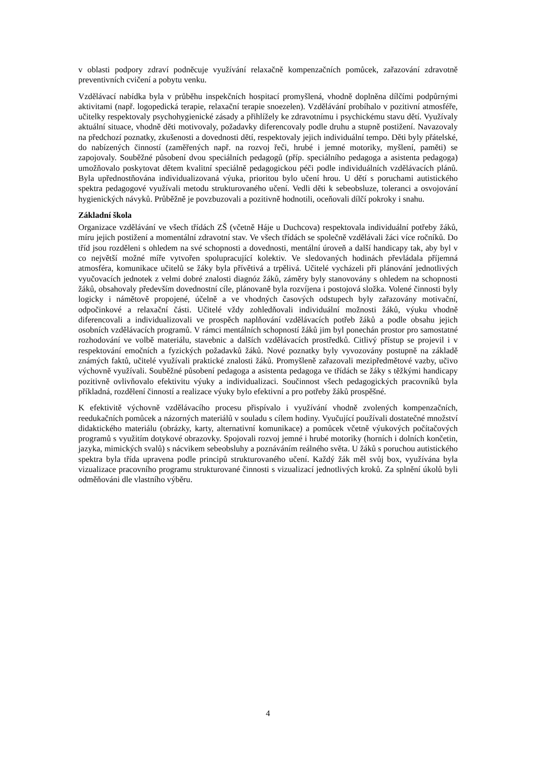v oblasti podpory zdraví podněcuje využívání relaxačně kompenzačních pomůcek, zařazování zdravotně preventivních cvičení a pobytu venku.
Vzdělávací nabídka byla v průběhu inspekčních hospitací promyšlená, vhodně doplněna dílčími podpůrnými aktivitami (např. logopedická terapie, relaxační terapie snoezelen). Vzdělávání probíhalo v pozitivní atmosféře, učitelky respektovaly psychohygienické zásady a přihlížely ke zdravotnímu i psychickému stavu dětí. Využívaly aktuální situace, vhodně děti motivovaly, požadavky diferencovaly podle druhu a stupně postižení. Navazovaly na předchozí poznatky, zkušenosti a dovednosti dětí, respektovaly jejich individuální tempo. Děti byly přátelské, do nabízených činností (zaměřených např. na rozvoj řeči, hrubé i jemné motoriky, myšlení, paměti) se zapojovaly. Souběžné působení dvou speciálních pedagogů (příp. speciálního pedagoga a asistenta pedagoga) umožňovalo poskytovat dětem kvalitní speciálně pedagogickou péči podle individuálních vzdělávacích plánů. Byla upřednostňována individualizovaná výuka, prioritou bylo učení hrou. U dětí s poruchami autistického spektra pedagogové využívali metodu strukturovaného učení. Vedli děti k sebeobsluze, toleranci a osvojování hygienických návyků. Průběžně je povzbuzovali a pozitivně hodnotili, oceňovali dílčí pokroky i snahu.
Základní škola
Organizace vzdělávání ve všech třídách ZŠ (včetně Háje u Duchcova) respektovala individuální potřeby žáků, míru jejich postižení a momentální zdravotní stav. Ve všech třídách se společně vzdělávali žáci více ročníků. Do tříd jsou rozděleni s ohledem na své schopnosti a dovednosti, mentální úroveň a další handicapy tak, aby byl v co největší možné míře vytvořen spolupracující kolektiv. Ve sledovaných hodinách převládala příjemná atmosféra, komunikace učitelů se žáky byla přívětivá a trpělivá. Učitelé vycházeli při plánování jednotlivých vyučovacích jednotek z velmi dobré znalosti diagnóz žáků, záměry byly stanovovány s ohledem na schopnosti žáků, obsahovaly především dovednostní cíle, plánovaně byla rozvíjena i postojová složka. Volené činnosti byly logicky i námětově propojené, účelně a ve vhodných časových odstupech byly zařazovány motivační, odpočinkové a relaxační části. Učitelé vždy zohledňovali individuální možnosti žáků, výuku vhodně diferencovali a individualizovali ve prospěch naplňování vzdělávacích potřeb žáků a podle obsahu jejich osobních vzdělávacích programů. V rámci mentálních schopností žáků jim byl ponechán prostor pro samostatné rozhodování ve volbě materiálu, stavebnic a dalších vzdělávacích prostředků. Citlivý přístup se projevil i v respektování emočních a fyzických požadavků žáků. Nové poznatky byly vyvozovány postupně na základě známých faktů, učitelé využívali praktické znalosti žáků. Promyšleně zařazovali mezipředmětové vazby, učivo výchovně využívali. Souběžné působení pedagoga a asistenta pedagoga ve třídách se žáky s těžkými handicapy pozitivně ovlivňovalo efektivitu výuky a individualizaci. Součinnost všech pedagogických pracovníků byla příkladná, rozdělení činností a realizace výuky bylo efektivní a pro potřeby žáků prospěšné.
K efektivitě výchovně vzdělávacího procesu přispívalo i využívání vhodně zvolených kompenzačních, reedukačních pomůcek a názorných materiálů v souladu s cílem hodiny. Vyučující používali dostatečné množství didaktického materiálu (obrázky, karty, alternativní komunikace) a pomůcek včetně výukových počítačových programů s využitím dotykové obrazovky. Spojovali rozvoj jemné i hrubé motoriky (horních i dolních končetin, jazyka, mimických svalů) s nácvikem sebeobsluhy a poznáváním reálného světa. U žáků s poruchou autistického spektra byla třída upravena podle principů strukturovaného učení. Každý žák měl svůj box, využívána byla vizualizace pracovního programu strukturované činnosti s vizualizací jednotlivých kroků. Za splnění úkolů byli odměňováni dle vlastního výběru.
4